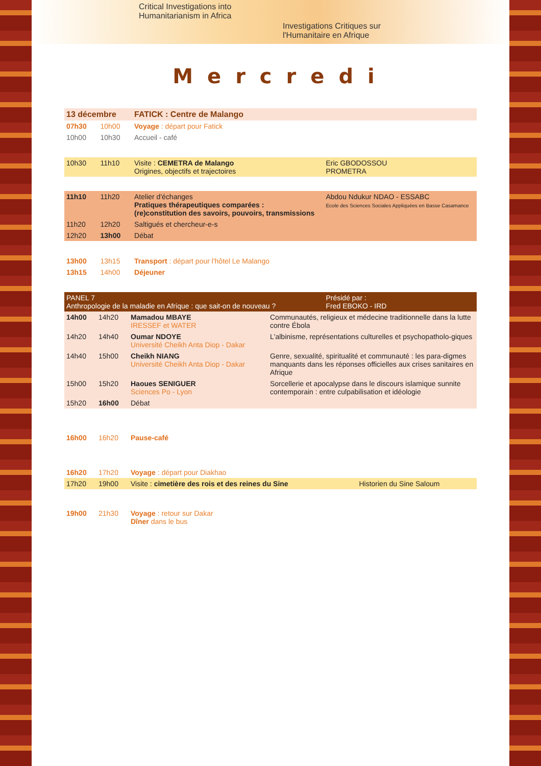Critical Investigations into
Humanitarianism in Africa
Investigations Critiques sur
l'Humanitaire en Afrique
Mercredi
| 13 décembre | | FATICK : Centre de Malango | |
| --- | --- | --- | --- |
| 07h30 | 10h00 | Voyage : départ pour Fatick | |
| 10h00 | 10h30 | Accueil - café | |
| 10h30 | 11h10 | Visite : CEMETRA de Malango Origines, objectifs et trajectoires | Eric GBODOSSOU PROMETRA |
| 11h10 | 11h20 | Atelier d'échanges Pratiques thérapeutiques comparées : (re)constitution des savoirs, pouvoirs, transmissions | Abdou Ndukur NDAO - ESSABC Ecole des Sciences Sociales Appliquées en Basse Casamance |
| 11h20 | 12h20 | Saltigués et chercheur-e-s | |
| 12h20 | 13h00 | Débat | |
| 13h00 | 13h15 | Transport : départ pour l'hôtel Le Malango | |
| 13h15 | 14h00 | Déjeuner | |
| PANEL 7 Anthropologie de la maladie en Afrique : que sait-on de nouveau ? | | | Présidé par : Fred EBOKO - IRD |
| 14h00 | 14h20 | Mamadou MBAYE IRESSEF et WATER | Communautés, religieux et médecine traditionnelle dans la lutte contre Ébola |
| 14h20 | 14h40 | Oumar NDOYE Université Cheikh Anta Diop - Dakar | L'albinisme, représentations culturelles et psychopatholo-giques |
| 14h40 | 15h00 | Cheikh NIANG Université Cheikh Anta Diop - Dakar | Genre, sexualité, spiritualité et communauté : les para-digmes manquants dans les réponses officielles aux crises sanitaires en Afrique |
| 15h00 | 15h20 | Haoues SENIGUER Sciences Po - Lyon | Sorcellerie et apocalypse dans le discours islamique sunnite contemporain : entre culpabilisation et idéologie |
| 15h20 | 16h00 | Débat | |
| 16h00 | 16h20 | Pause-café | |
| 16h20 | 17h20 | Voyage : départ pour Diakhao | |
| 17h20 | 19h00 | Visite : cimetière des rois et des reines du Sine | Historien du Sine Saloum |
| 19h00 | 21h30 | Voyage : retour sur Dakar Dîner dans le bus | |